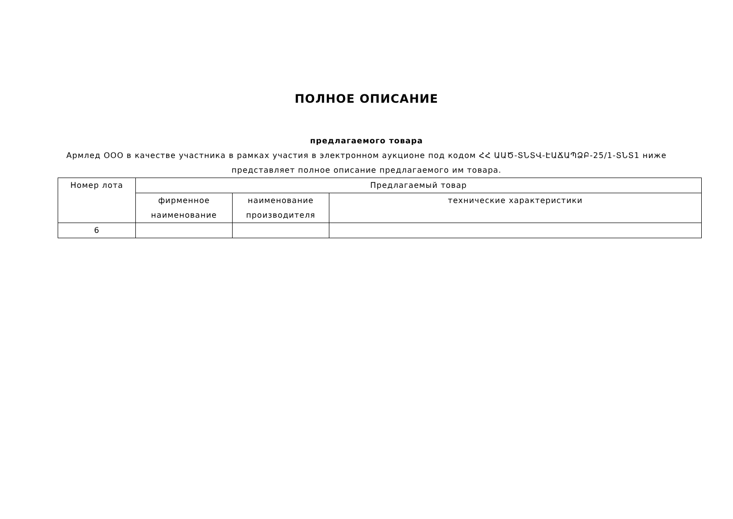ПОЛНОЕ ОПИСАНИЕ
предлагаемого товара
Армлед ООО в качестве участника в рамках участия в электронном аукционе под кодом ՀՀ ԱԱԾ-ՏՆՏՎ-ԷԱՃԱՊՁԲ-25/1-ՏՆՏ1 ниже представляет полное описание предлагаемого им товара.
| Номер лота | Предлагаемый товар | | |
| --- | --- | --- | --- |
| | фирменное наименование | наименование производителя | технические характеристики |
| 6 | | | |